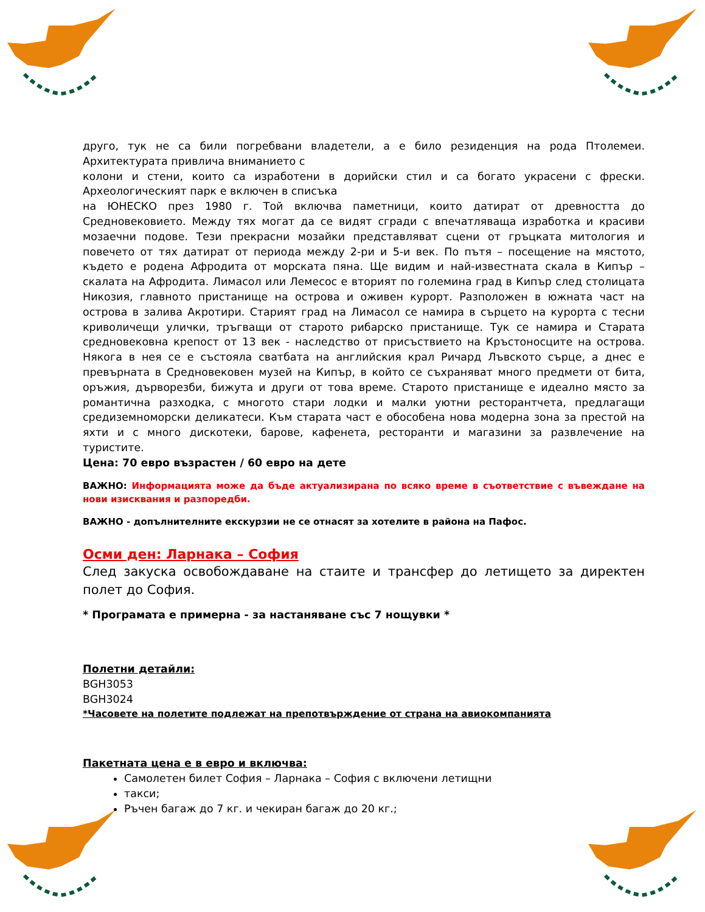друго, тук не са били погребвани владетели, а е било резиденция на рода Птолемеи. Архитектурата привлича вниманието с
колони и стени, които са изработени в дорийски стил и са богато украсени с фрески. Археологическият парк е включен в списъка
на ЮНЕСКО през 1980 г. Той включва паметници, които датират от древността до Средновековието. Между тях могат да се видят сгради с впечатляваща изработка и красиви мозаечни подове. Тези прекрасни мозайки представляват сцени от гръцката митология и повечето от тях датират от периода между 2-ри и 5-и век. По пътя – посещение на мястото, където е родена Афродита от морската пяна. Ще видим и най-известната скала в Кипър – скалата на Афродита. Лимасол или Лемесос е вторият по големина град в Кипър след столицата Никозия, главното пристанище на острова и оживен курорт. Разположен в южната част на острова в залива Акротири. Старият град на Лимасол се намира в сърцето на курорта с тесни криволичещи улички, тръгващи от старото рибарско пристанище. Тук се намира и Старата средновековна крепост от 13 век - наследство от присъствието на Кръстоносците на острова. Някога в нея се е състояла сватбата на английския крал Ричард Лъвското сърце, а днес е превърната в Средновековен музей на Кипър, в който се съхраняват много предмети от бита, оръжия, дърворезби, бижута и други от това време. Старото пристанище е идеално място за романтична разходка, с многото стари лодки и малки уютни ресторантчета, предлагащи средиземноморски деликатеси. Към старата част е обособена нова модерна зона за престой на яхти и с много дискотеки, барове, кафенета, ресторанти и магазини за развлечение на туристите.
Цена: 70 евро възрастен / 60 евро на дете
ВАЖНО: Информацията може да бъде актуализирана по всяко време в съответствие с въвеждане на нови изисквания и разпоредби.
ВАЖНО - допълнителните екскурзии не се отнасят за хотелите в района на Пафос.
Осми ден: Ларнака – София
След закуска освобождаване на стаите и трансфер до летището за директен полет до София.
* Програмата е примерна - за настаняване със 7 нощувки *
Полетни детайли:
BGH3053
BGH3024
*Часовете на полетите подлежат на препотвърждение от страна на авиокомпанията
Пакетната цена е в евро и включва:
Самолетен билет София – Ларнака – София с включени летищни
такси;
Ръчен багаж до 7 кг. и чекиран багаж до 20 кг.;